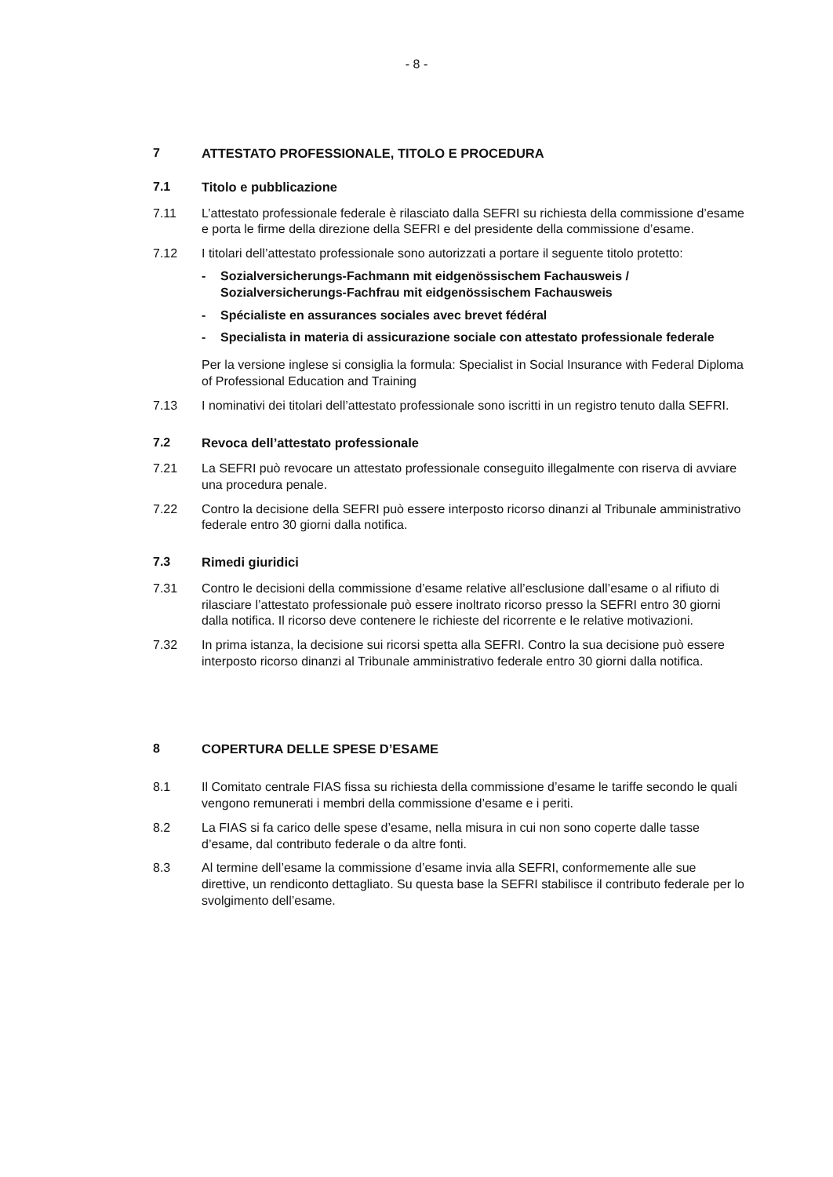- 8 -
7 ATTESTATO PROFESSIONALE, TITOLO E PROCEDURA
7.1 Titolo e pubblicazione
7.11 L’attestato professionale federale è rilasciato dalla SEFRI su richiesta della commissione d’esame e porta le firme della direzione della SEFRI e del presidente della commissione d’esame.
7.12 I titolari dell’attestato professionale sono autorizzati a portare il seguente titolo protetto:
- Sozialversicherungs-Fachmann mit eidgenössischem Fachausweis / Sozialversicherungs-Fachfrau mit eidgenössischem Fachausweis
- Spécialiste en assurances sociales avec brevet fédéral
- Specialista in materia di assicurazione sociale con attestato professionale federale
Per la versione inglese si consiglia la formula: Specialist in Social Insurance with Federal Diploma of Professional Education and Training
7.13 I nominativi dei titolari dell’attestato professionale sono iscritti in un registro tenuto dalla SEFRI.
7.2 Revoca dell’attestato professionale
7.21 La SEFRI può revocare un attestato professionale conseguito illegalmente con riserva di avviare una procedura penale.
7.22 Contro la decisione della SEFRI può essere interposto ricorso dinanzi al Tribunale amministrativo federale entro 30 giorni dalla notifica.
7.3 Rimedi giuridici
7.31 Contro le decisioni della commissione d’esame relative all’esclusione dall’esame o al rifiuto di rilasciare l’attestato professionale può essere inoltrato ricorso presso la SEFRI entro 30 giorni dalla notifica. Il ricorso deve contenere le richieste del ricorrente e le relative motivazioni.
7.32 In prima istanza, la decisione sui ricorsi spetta alla SEFRI. Contro la sua decisione può essere interposto ricorso dinanzi al Tribunale amministrativo federale entro 30 giorni dalla notifica.
8 COPERTURA DELLE SPESE D’ESAME
8.1 Il Comitato centrale FIAS fissa su richiesta della commissione d’esame le tariffe secondo le quali vengono remunerati i membri della commissione d’esame e i periti.
8.2 La FIAS si fa carico delle spese d’esame, nella misura in cui non sono coperte dalle tasse d’esame, dal contributo federale o da altre fonti.
8.3 Al termine dell’esame la commissione d’esame invia alla SEFRI, conformemente alle sue direttive, un rendiconto dettagliato. Su questa base la SEFRI stabilisce il contributo federale per lo svolgimento dell’esame.